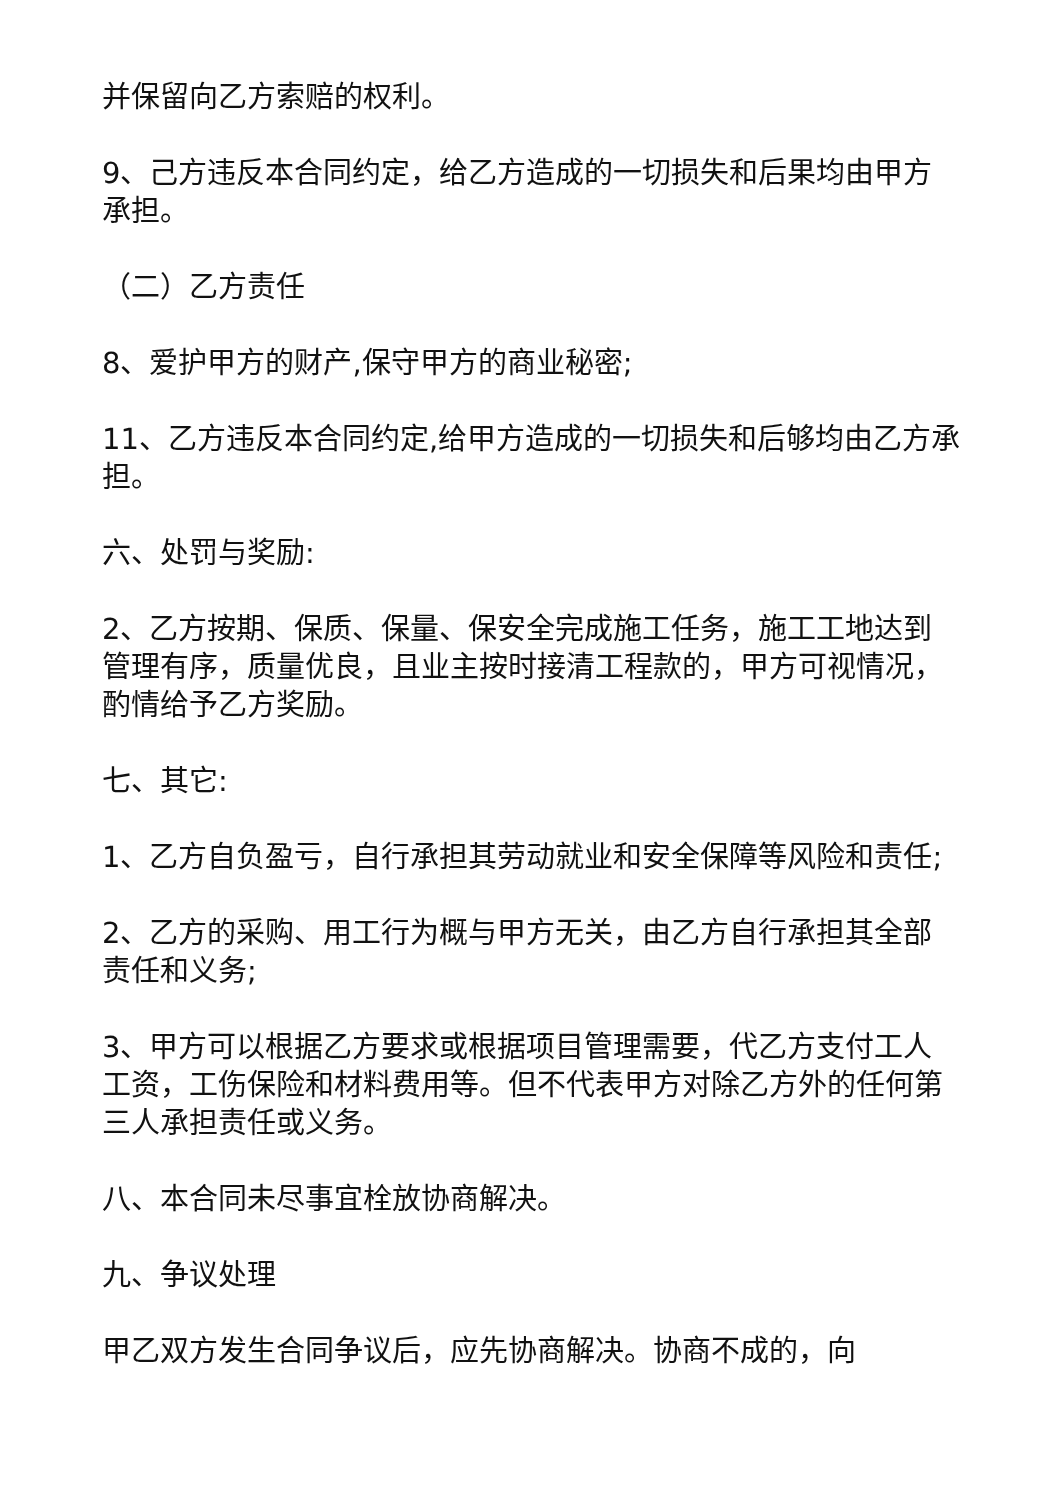并保留向乙方索赔的权利。
9、己方违反本合同约定，给乙方造成的一切损失和后果均由甲方承担。
（二）乙方责任
8、爱护甲方的财产,保守甲方的商业秘密;
11、乙方违反本合同约定,给甲方造成的一切损失和后够均由乙方承担。
六、处罚与奖励:
2、乙方按期、保质、保量、保安全完成施工任务，施工工地达到管理有序，质量优良，且业主按时接清工程款的，甲方可视情况，酌情给予乙方奖励。
七、其它:
1、乙方自负盈亏，自行承担其劳动就业和安全保障等风险和责任;
2、乙方的采购、用工行为概与甲方无关，由乙方自行承担其全部责任和义务;
3、甲方可以根据乙方要求或根据项目管理需要，代乙方支付工人工资，工伤保险和材料费用等。但不代表甲方对除乙方外的任何第三人承担责任或义务。
八、本合同未尽事宜栓放协商解决。
九、争议处理
甲乙双方发生合同争议后，应先协商解决。协商不成的，向